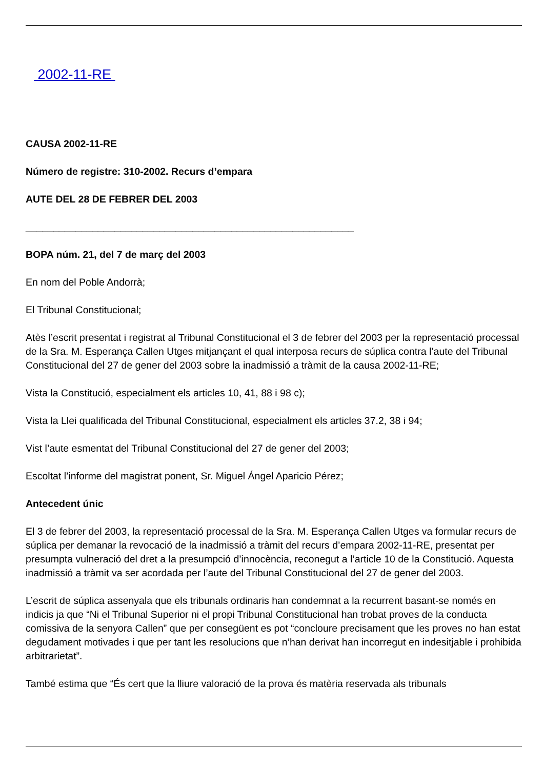2002-11-RE
CAUSA 2002-11-RE
Número de registre: 310-2002. Recurs d’empara
AUTE DEL 28 DE FEBRER DEL 2003
___________________________________________________________
BOPA núm. 21, del 7 de març del 2003
En nom del Poble Andorrà;
El Tribunal Constitucional;
Atès l’escrit presentat i registrat al Tribunal Constitucional el 3 de febrer del 2003 per la representació processal de la Sra. M. Esperança Callen Utges mitjançant el qual interposa recurs de súplica contra l’aute del Tribunal Constitucional del 27 de gener del 2003 sobre la inadmissió a tràmit de la causa 2002-11-RE;
Vista la Constitució, especialment els articles 10, 41, 88 i 98 c);
Vista la Llei qualificada del Tribunal Constitucional, especialment els articles 37.2, 38 i 94;
Vist l’aute esmentat del Tribunal Constitucional del 27 de gener del 2003;
Escoltat l’informe del magistrat ponent, Sr. Miguel Ángel Aparicio Pérez;
Antecedent únic
El 3 de febrer del 2003, la representació processal de la Sra. M. Esperança Callen Utges va formular recurs de súplica per demanar la revocació de la inadmissió a tràmit del recurs d’empara 2002-11-RE, presentat per presumpta vulneració del dret a la presumpció d’innocència, reconegut a l’article 10 de la Constitució. Aquesta inadmissió a tràmit va ser acordada per l’aute del Tribunal Constitucional del 27 de gener del 2003.
L’escrit de súplica assenyala que els tribunals ordinaris han condemnat a la recurrent basant-se només en indicis ja que “Ni el Tribunal Superior ni el propi Tribunal Constitucional han trobat proves de la conducta comissiva de la senyora Callen” que per consegüent es pot “concloure precisament que les proves no han estat degudament motivades i que per tant les resolucions que n’han derivat han incorregut en indesitjable i prohibida arbitrarietat”.
També estima que “És cert que la lliure valoració de la prova és matèria reservada als tribunals